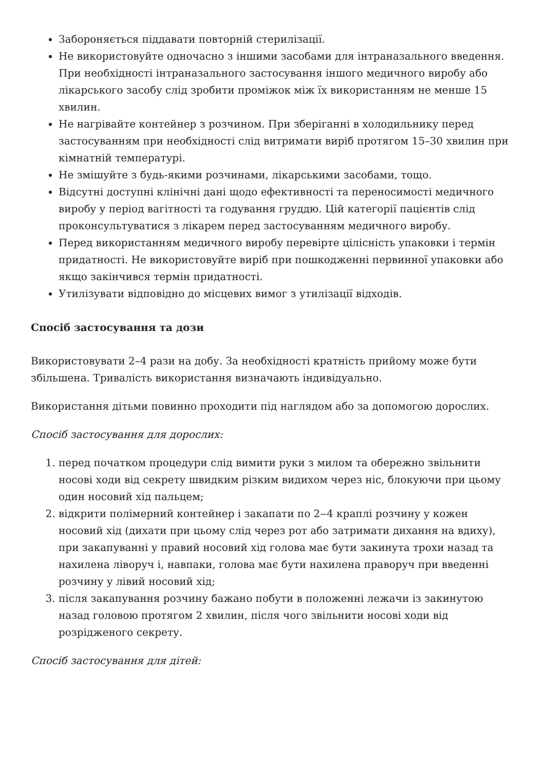Забороняється піддавати повторній стерилізації.
Не використовуйте одночасно з іншими засобами для інтраназального введення. При необхідності інтраназального застосування іншого медичного виробу або лікарського засобу слід зробити проміжок між їх використанням не менше 15 хвилин.
Не нагрівайте контейнер з розчином. При зберіганні в холодильнику перед застосуванням при необхідності слід витримати виріб протягом 15–30 хвилин при кімнатній температурі.
Не змішуйте з будь-якими розчинами, лікарськими засобами, тощо.
Відсутні доступні клінічні дані щодо ефективності та переносимості медичного виробу у період вагітності та годування груддю. Цій категорії пацієнтів слід проконсультуватися з лікарем перед застосуванням медичного виробу.
Перед використанням медичного виробу перевірте цілісність упаковки і термін придатності. Не використовуйте виріб при пошкодженні первинної упаковки або якщо закінчився термін придатності.
Утилізувати відповідно до місцевих вимог з утилізації відходів.
Спосіб застосування та дози
Використовувати 2–4 рази на добу. За необхідності кратність прийому може бути збільшена. Тривалість використання визначають індивідуально.
Використання дітьми повинно проходити під наглядом або за допомогою дорослих.
Спосіб застосування для дорослих:
1. перед початком процедури слід вимити руки з милом та обережно звільнити носові ходи від секрету швидким різким видихом через ніс, блокуючи при цьому один носовий хід пальцем;
2. відкрити полімерний контейнер і закапати по 2‒4 краплі розчину у кожен носовий хід (дихати при цьому слід через рот або затримати дихання на вдиху), при закапуванні у правий носовий хід голова має бути закинута трохи назад та нахилена ліворуч і, навпаки, голова має бути нахилена праворуч при введенні розчину у лівий носовий хід;
3. після закапування розчину бажано побути в положенні лежачи із закинутою назад головою протягом 2 хвилин, після чого звільнити носові ходи від розрідженого секрету.
Спосіб застосування для дітей: